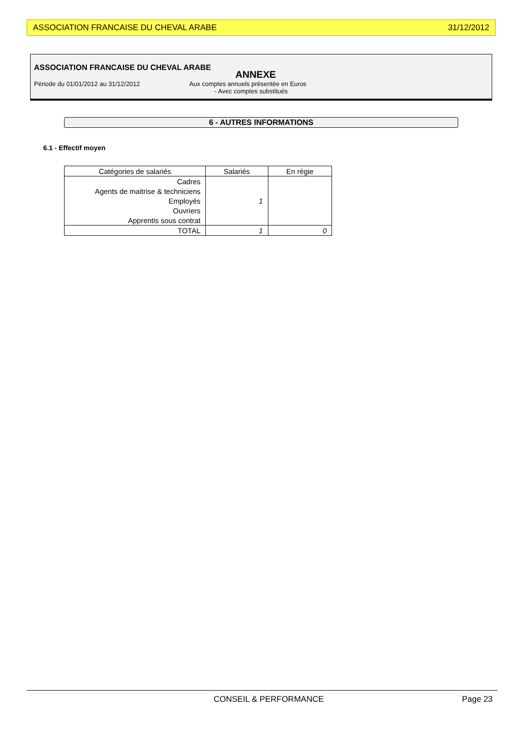ASSOCIATION FRANCAISE DU CHEVAL ARABE 31/12/2012
ASSOCIATION FRANCAISE DU CHEVAL ARABE
ANNEXE
Période du 01/01/2012 au 31/12/2012 Aux comptes annuels présentée en Euros
- Avec comptes substitués
6 - AUTRES INFORMATIONS
6.1 - Effectif moyen
| Catégories de salariés | Salariés | En régie |
| --- | --- | --- |
| Cadres | | |
| Agents de maitrise & techniciens | | |
| Employés | 1 | |
| Ouvriers | | |
| Apprentis sous contrat | | |
| TOTAL | 1 | 0 |
CONSEIL & PERFORMANCE Page 23